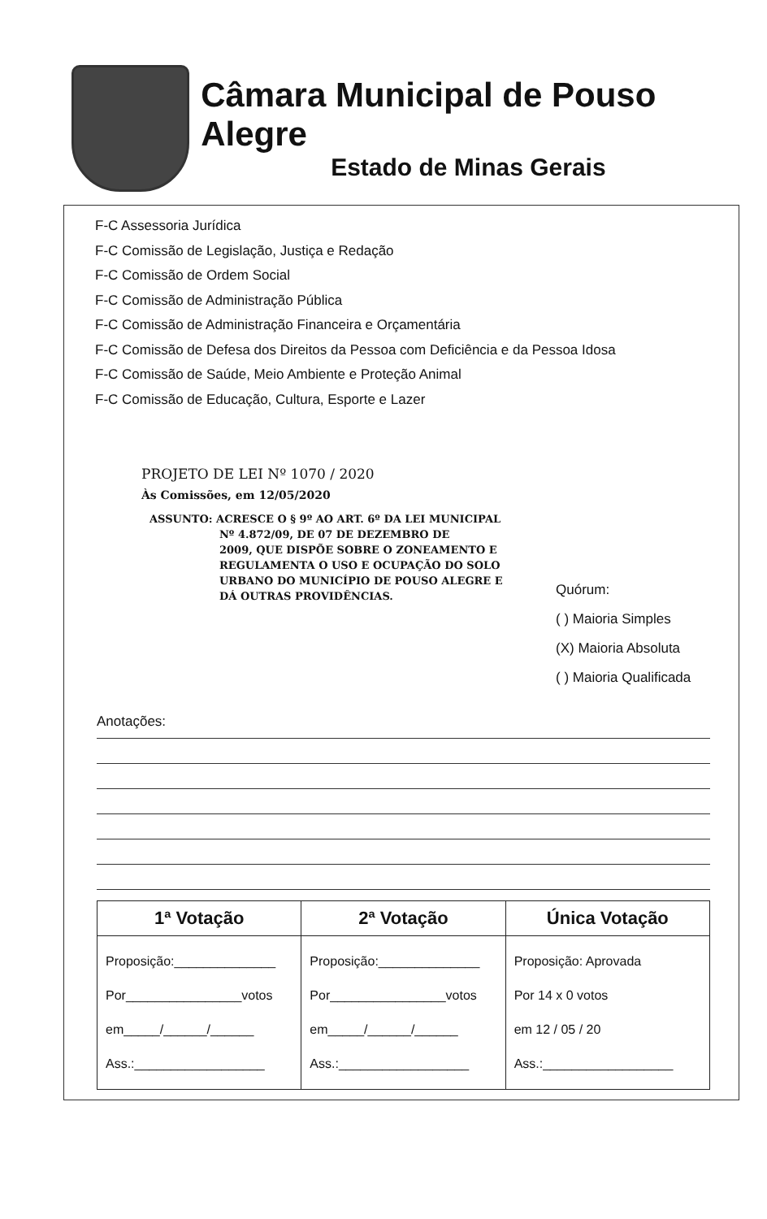Câmara Municipal de Pouso Alegre
Estado de Minas Gerais
F-C Assessoria Jurídica
F-C Comissão de Legislação, Justiça e Redação
F-C Comissão de Ordem Social
F-C Comissão de Administração Pública
F-C Comissão de Administração Financeira e Orçamentária
F-C Comissão de Defesa dos Direitos da Pessoa com Deficiência e da Pessoa Idosa
F-C Comissão de Saúde, Meio Ambiente e Proteção Animal
F-C Comissão de Educação, Cultura, Esporte e Lazer
PROJETO DE LEI Nº 1070 / 2020
Às Comissões, em 12/05/2020
ASSUNTO: ACRESCE O § 9º AO ART. 6º DA LEI MUNICIPAL
Nº 4.872/09, DE 07 DE DEZEMBRO DE
2009, QUE DISPÕE SOBRE O ZONEAMENTO E
REGULAMENTA O USO E OCUPAÇÃO DO SOLO
URBANO DO MUNICÍPIO DE POUSO ALEGRE E
DÁ OUTRAS PROVIDÊNCIAS.
Quórum:
( ) Maioria Simples
(X) Maioria Absoluta
( ) Maioria Qualificada
Anotações:
| 1ª Votação | 2ª Votação | Única Votação |
| --- | --- | --- |
| Proposição:______________ Por________________votos em_____/______/______ Ass.:__________________ | Proposição:______________ Por________________votos em_____/______/______ Ass.:__________________ | Proposição: Aprovada Por 14 x 0 votos em 12 / 05 / 20 Ass.:__________________ |